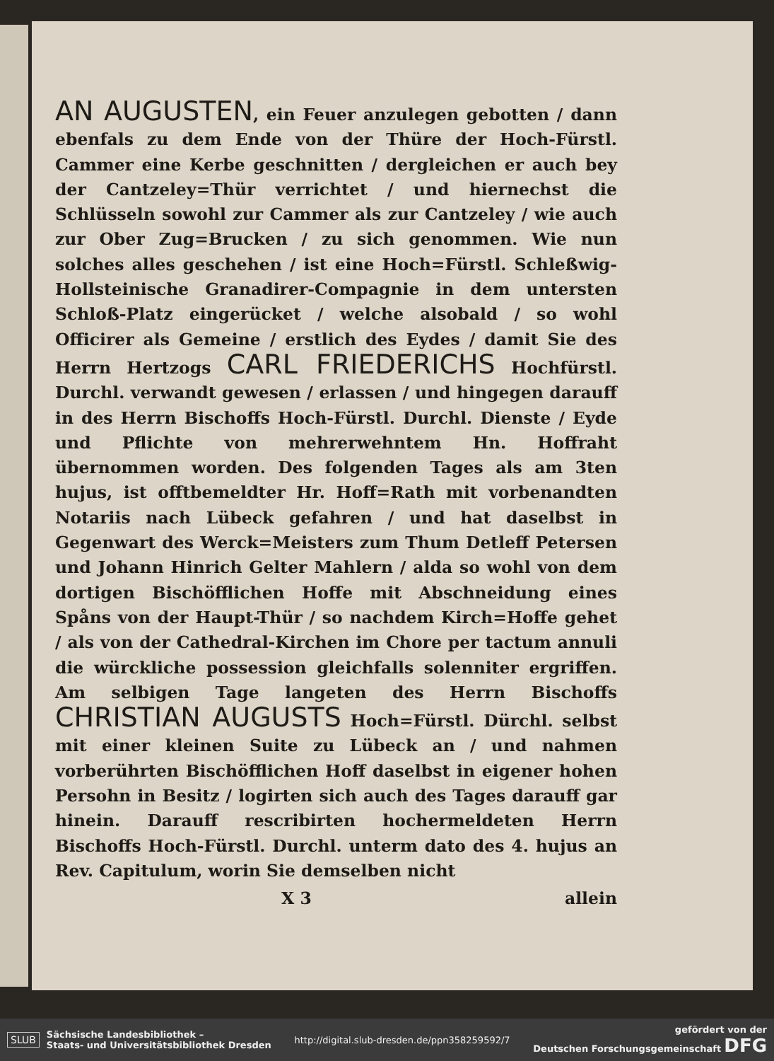AN AUGUSTEN, ein Feuer anzulegen gebotten / dann ebenfals zu dem Ende von der Thüre der Hoch-Fürstl. Cammer eine Kerbe geschnitten / dergleichen er auch bey der Cantzeley=Thür verrichtet / und hiernechst die Schlüsseln sowohl zur Cammer als zur Cantzeley / wie auch zur Ober Zug=Brucken / zu sich genommen. Wie nun solches alles geschehen / ist eine Hoch=Fürstl. Schleßwig-Hollsteinische Granadirer-Compagnie in dem untersten Schloß-Platz eingerücket / welche alsobald / so wohl Officirer als Gemeine / erstlich des Eydes / damit Sie des Herrn Hertzogs CARL FRIEDERICHS Hochfürstl. Durchl. verwandt gewesen / erlassen / und hingegen darauff in des Herrn Bischoffs Hoch-Fürstl. Durchl. Dienste / Eyde und Pflichte von mehrerwehntem Hn. Hoffraht übernommen worden. Des folgenden Tages als am 3ten hujus, ist offtbemeldter Hr. Hoff=Rath mit vorbenandten Notariis nach Lübeck gefahren / und hat daselbst in Gegenwart des Werck=Meisters zum Thum Detleff Petersen und Johann Hinrich Gelter Mahlern / alda so wohl von dem dortigen Bischöfflichen Hoffe mit Abschneidung eines Spåns von der Haupt-Thür / so nachdem Kirch=Hoffe gehet / als von der Cathedral-Kirchen im Chore per tactum annuli die würckliche possession gleichfalls solenniter ergriffen. Am selbigen Tage langeten des Herrn Bischoffs CHRISTIAN AUGUSTS Hoch=Fürstl. Dürchl. selbst mit einer kleinen Suite zu Lübeck an / und nahmen vorberührten Bischöfflichen Hoff daselbst in eigener hohen Persohn in Besitz / logirten sich auch des Tages darauff gar hinein. Darauff rescribirten hochermeldeten Herrn Bischoffs Hoch-Fürstl. Durchl. unterm dato des 4. hujus an Rev. Capitulum, worin Sie demselben nicht
X 3 allein
SLUB Sächsische Landesbibliothek –
Staats- und Universitätsbibliothek Dresden
http://digital.slub-dresden.de/ppn358259592/7 gefördert von der
Deutschen Forschungsgemeinschaft DFG